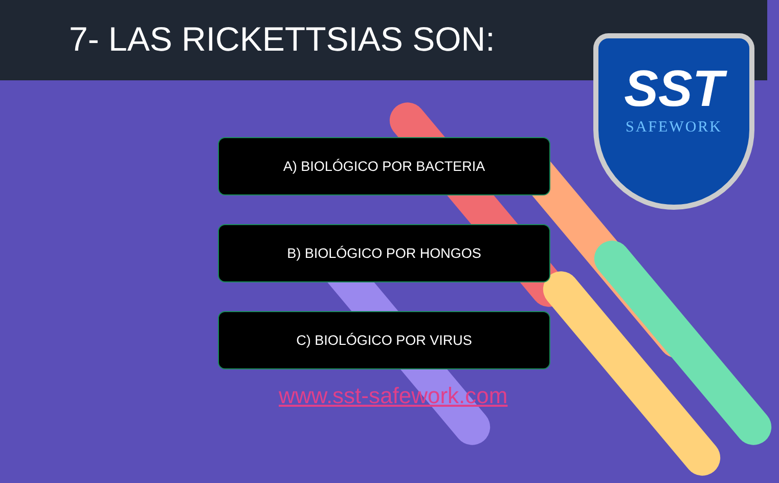7- LAS RICKETTSIAS SON:
SST
SAFEWORK
A) BIOLÓGICO POR BACTERIA
B) BIOLÓGICO POR HONGOS
C) BIOLÓGICO POR VIRUS
www.sst-safework.com